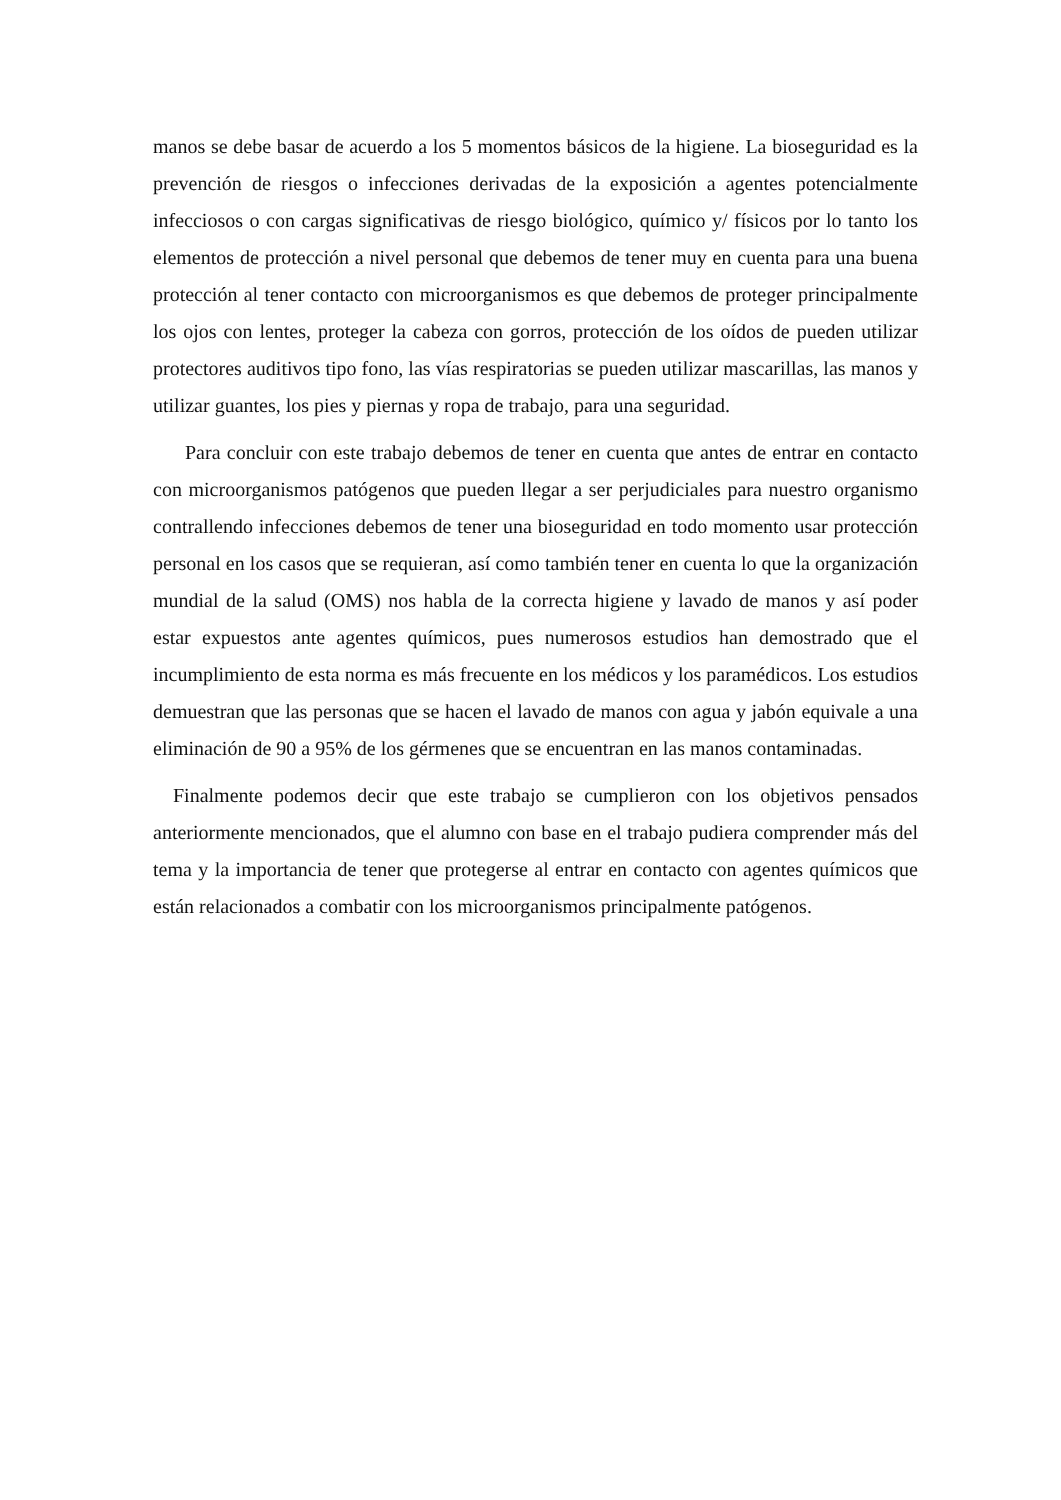manos se debe basar de acuerdo a los 5 momentos básicos de la higiene. La bioseguridad es la prevención de riesgos o infecciones derivadas de la exposición a agentes potencialmente infecciosos o con cargas significativas de riesgo biológico, químico y/ físicos por lo tanto los elementos de protección a nivel personal que debemos de tener muy en cuenta para una buena protección al tener contacto con microorganismos es que debemos de proteger principalmente los ojos con lentes, proteger la cabeza con gorros, protección de los oídos de pueden utilizar protectores auditivos tipo fono, las vías respiratorias se pueden utilizar mascarillas, las manos y utilizar guantes, los pies y piernas y ropa de trabajo, para una seguridad.
Para concluir con este trabajo debemos de tener en cuenta que antes de entrar en contacto con microorganismos patógenos que pueden llegar a ser perjudiciales para nuestro organismo contrallendo infecciones debemos de tener una bioseguridad en todo momento usar protección personal en los casos que se requieran, así como también tener en cuenta lo que la organización mundial de la salud (OMS) nos habla de la correcta higiene y lavado de manos y así poder estar expuestos ante agentes químicos, pues numerosos estudios han demostrado que el incumplimiento de esta norma es más frecuente en los médicos y los paramédicos. Los estudios demuestran que las personas que se hacen el lavado de manos con agua y jabón equivale a una eliminación de 90 a 95% de los gérmenes que se encuentran en las manos contaminadas.
Finalmente podemos decir que este trabajo se cumplieron con los objetivos pensados anteriormente mencionados, que el alumno con base en el trabajo pudiera comprender más del tema y la importancia de tener que protegerse al entrar en contacto con agentes químicos que están relacionados a combatir con los microorganismos principalmente patógenos.